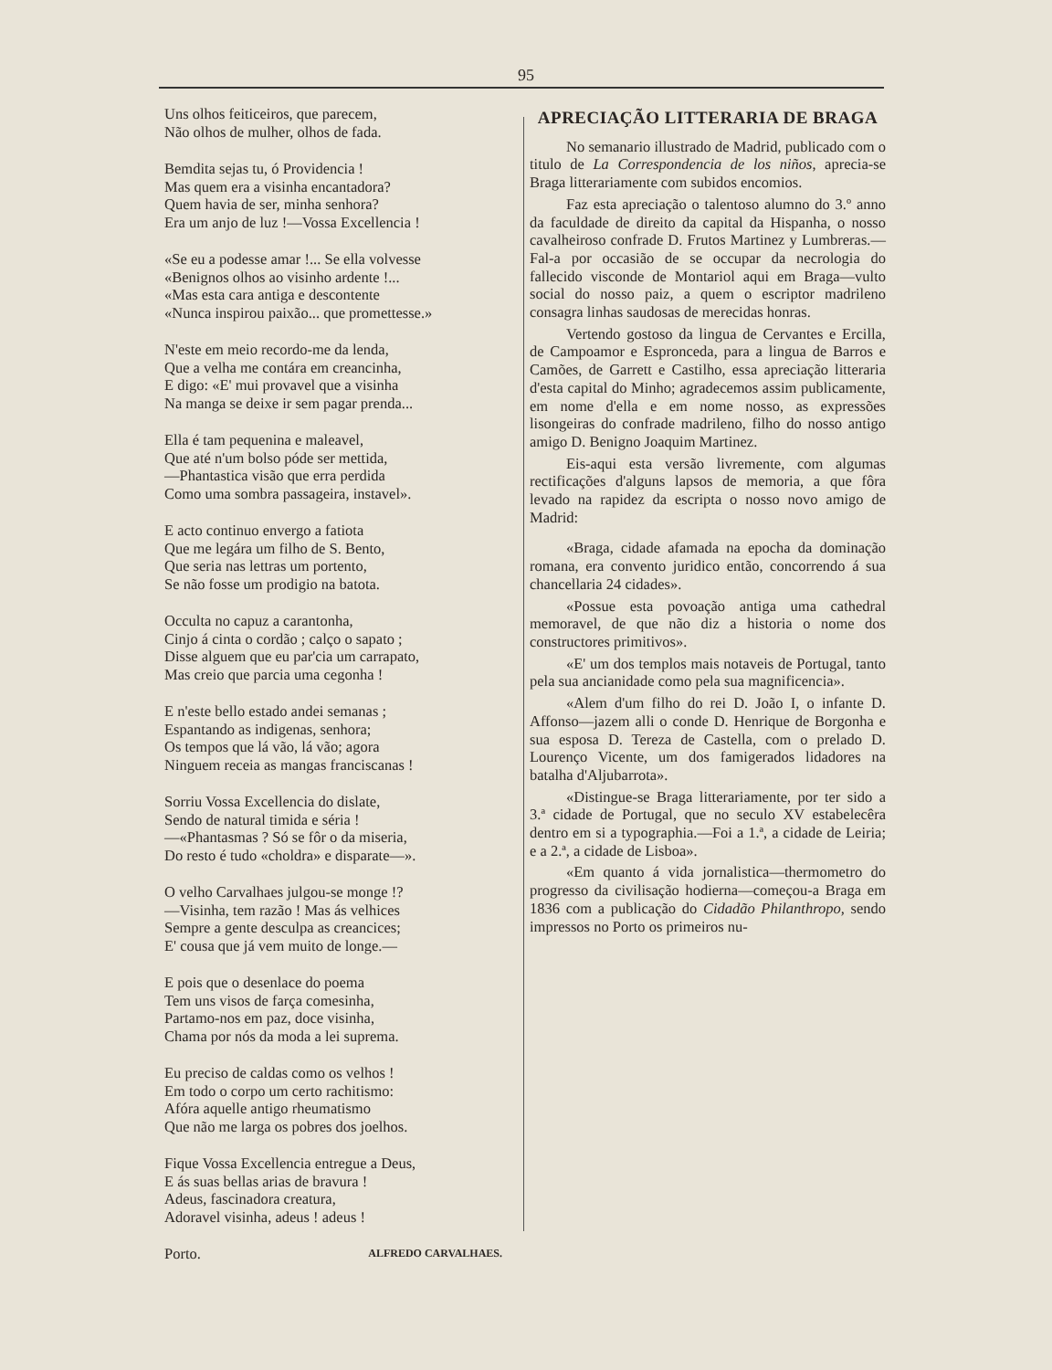95
Uns olhos feiticeiros, que parecem,
Não olhos de mulher, olhos de fada.
Bemdita sejas tu, ó Providencia !
Mas quem era a visinha encantadora?
Quem havia de ser, minha senhora?
Era um anjo de luz !—Vossa Excellencia !
«Se eu a podesse amar !... Se ella volvesse
«Benignos olhos ao visinho ardente !...
«Mas esta cara antiga e descontente
«Nunca inspirou paixão... que promettesse.»
N'este em meio recordo-me da lenda,
Que a velha me contára em creancinha,
E digo: «E' mui provavel que a visinha
Na manga se deixe ir sem pagar prenda...
Ella é tam pequenina e maleavel,
Que até n'um bolso póde ser mettida,
—Phantastica visão que erra perdida
Como uma sombra passageira, instavel».
E acto continuo envergo a fatiota
Que me legára um filho de S. Bento,
Que seria nas lettras um portento,
Se não fosse um prodigio na batota.
Occulta no capuz a carantonha,
Cinjo á cinta o cordão ; calço o sapato ;
Disse alguem que eu par'cia um carrapato,
Mas creio que parcia uma cegonha !
E n'este bello estado andei semanas ;
Espantando as indigenas, senhora;
Os tempos que lá vão, lá vão; agora
Ninguem receia as mangas franciscanas !
Sorriu Vossa Excellencia do dislate,
Sendo de natural timida e séria !
—«Phantasmas ? Só se fôr o da miseria,
Do resto é tudo «choldra» e disparate—».
O velho Carvalhaes julgou-se monge !?
—Visinha, tem razão ! Mas ás velhices
Sempre a gente desculpa as creancices;
E' cousa que já vem muito de longe.—
E pois que o desenlace do poema
Tem uns visos de farça comesinha,
Partamo-nos em paz, doce visinha,
Chama por nós da moda a lei suprema.
Eu preciso de caldas como os velhos !
Em todo o corpo um certo rachitismo:
Afóra aquelle antigo rheumatismo
Que não me larga os pobres dos joelhos.
Fique Vossa Excellencia entregue a Deus,
E ás suas bellas arias de bravura !
Adeus, fascinadora creatura,
Adoravel visinha, adeus ! adeus !
Porto. ALFREDO CARVALHAES.
APRECIAÇÃO LITTERARIA DE BRAGA
No semanario illustrado de Madrid, publicado com o titulo de La Correspondencia de los niños, aprecia-se Braga litterariamente com subidos encomios.
Faz esta apreciação o talentoso alumno do 3.º anno da faculdade de direito da capital da Hispanha, o nosso cavalheiroso confrade D. Frutos Martinez y Lumbreras.—Fal-a por occasião de se occupar da necrologia do fallecido visconde de Montariol aqui em Braga—vulto social do nosso paiz, a quem o escriptor madrileno consagra linhas saudosas de merecidas honras.
Vertendo gostoso da lingua de Cervantes e Ercilla, de Campoamor e Espronceda, para a lingua de Barros e Camões, de Garrett e Castilho, essa apreciação litteraria d'esta capital do Minho; agradecemos assim publicamente, em nome d'ella e em nome nosso, as expressões lisongeiras do confrade madrileno, filho do nosso antigo amigo D. Benigno Joaquim Martinez.
Eis-aqui esta versão livremente, com algumas rectificações d'alguns lapsos de memoria, a que fôra levado na rapidez da escripta o nosso novo amigo de Madrid:
«Braga, cidade afamada na epocha da dominação romana, era convento juridico então, concorrendo á sua chancellaria 24 cidades».
«Possue esta povoação antiga uma cathedral memoravel, de que não diz a historia o nome dos constructores primitivos».
«E' um dos templos mais notaveis de Portugal, tanto pela sua ancianidade como pela sua magnificencia».
«Alem d'um filho do rei D. João I, o infante D. Affonso—jazem alli o conde D. Henrique de Borgonha e sua esposa D. Tereza de Castella, com o prelado D. Lourenço Vicente, um dos famigerados lidadores na batalha d'Aljubarrota».
«Distingue-se Braga litterariamente, por ter sido a 3.ª cidade de Portugal, que no seculo XV estabelecêra dentro em si a typographia.—Foi a 1.ª, a cidade de Leiria; e a 2.ª, a cidade de Lisboa».
«Em quanto á vida jornalistica—thermometro do progresso da civilisação hodierna—começou-a Braga em 1836 com a publicação do Cidadão Philanthropo, sendo impressos no Porto os primeiros nu-